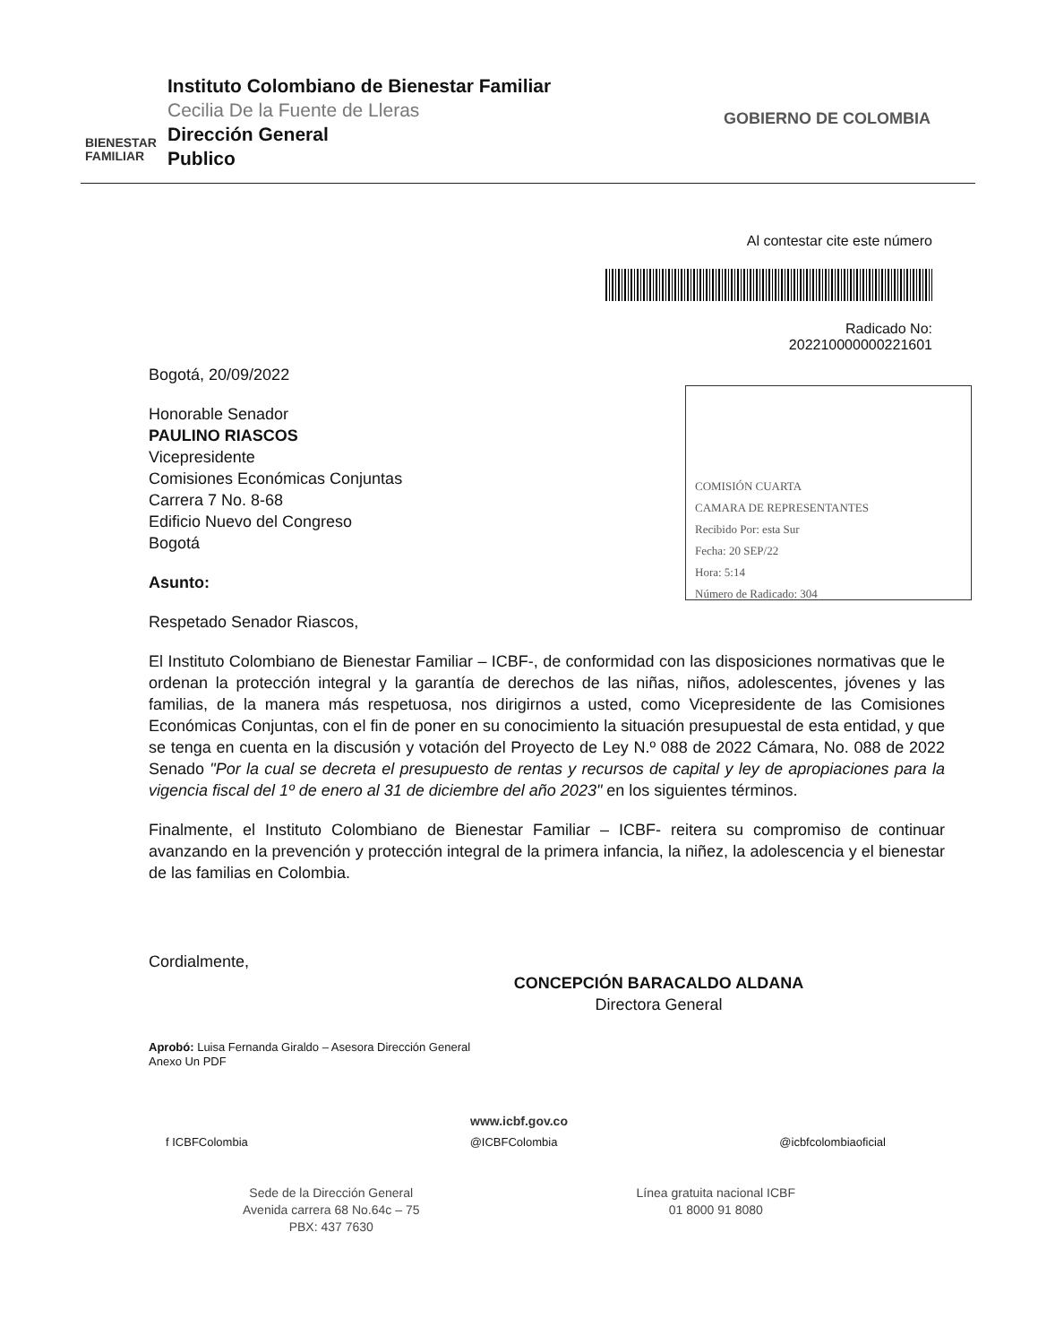BIENESTAR FAMILIAR
Instituto Colombiano de Bienestar Familiar
Cecilia De la Fuente de Lleras
Dirección General
Publico
GOBIERNO DE COLOMBIA
Al contestar cite este número
Radicado No:
202210000000221601
Bogotá, 20/09/2022
COMISIÓN CUARTA
CAMARA DE REPRESENTANTES
Recibido Por: esta Sur
Fecha: 20 SEP/22
Hora: 5:14
Número de Radicado: 304
Honorable Senador
PAULINO RIASCOS
Vicepresidente
Comisiones Económicas Conjuntas
Carrera 7 No. 8-68
Edificio Nuevo del Congreso
Bogotá
Asunto:
Respetado Senador Riascos,
El Instituto Colombiano de Bienestar Familiar – ICBF-, de conformidad con las disposiciones normativas que le ordenan la protección integral y la garantía de derechos de las niñas, niños, adolescentes, jóvenes y las familias, de la manera más respetuosa, nos dirigirnos a usted, como Vicepresidente de las Comisiones Económicas Conjuntas, con el fin de poner en su conocimiento la situación presupuestal de esta entidad, y que se tenga en cuenta en la discusión y votación del Proyecto de Ley N.º 088 de 2022 Cámara, No. 088 de 2022 Senado "Por la cual se decreta el presupuesto de rentas y recursos de capital y ley de apropiaciones para la vigencia fiscal del 1º de enero al 31 de diciembre del año 2023" en los siguientes términos.
Finalmente, el Instituto Colombiano de Bienestar Familiar – ICBF- reitera su compromiso de continuar avanzando en la prevención y protección integral de la primera infancia, la niñez, la adolescencia y el bienestar de las familias en Colombia.
Cordialmente,
CONCEPCIÓN BARACALDO ALDANA
Directora General
Aprobó: Luisa Fernanda Giraldo – Asesora Dirección General
Anexo Un PDF
www.icbf.gov.co
f ICBFColombia @ICBFColombia @icbfcolombiaoficial
Sede de la Dirección General
Avenida carrera 68 No.64c – 75
PBX: 437 7630
Línea gratuita nacional ICBF
01 8000 91 8080